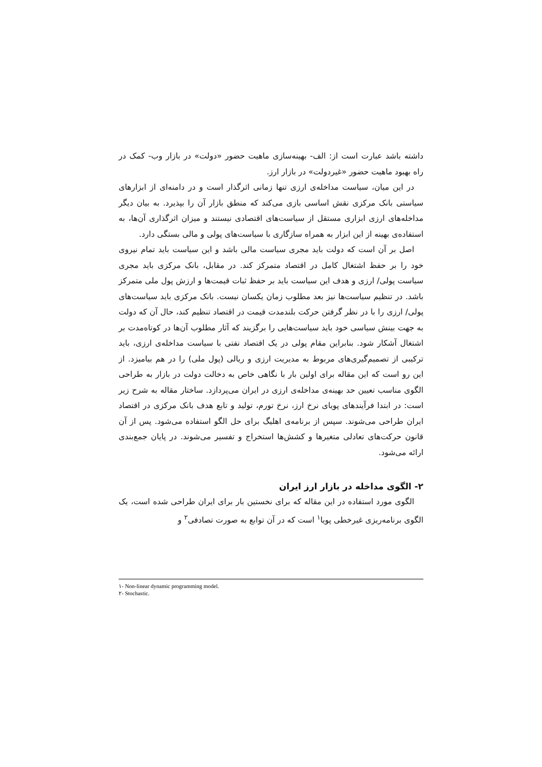داشته باشد عبارت است از: الف- بهینه‌سازی ماهیت حضور «دولت» در بازار وب- کمک در راه بهبود ماهیت حضور «غیردولت» در بازار ارز.
در این میان، سیاست مداخله‌ی ارزی تنها زمانی اثرگذار است و در دامنه‌ای از ابزارهای سیاستی بانک مرکزی نقش اساسی بازی می‌کند که منطق بازار آن را بپذیرد. به بیان دیگر مداخله‌های ارزی ابزاری مستقل از سیاست‌های اقتصادی نیستند و میزان اثرگذاری آن‌ها، به استفاده‌ی بهینه از این ابزار به همراه سازگاری با سیاست‌های پولی و مالی بستگی دارد.
اصل بر آن است که دولت باید مجری سیاست مالی باشد و این سیاست باید تمام نیروی خود را بر حفظ اشتغال کامل در اقتصاد متمرکز کند. در مقابل، بانک مرکزی باید مجری سیاست پولی/ ارزی و هدف این سیاست باید بر حفظ ثبات قیمت‌ها و ارزش پول ملی متمرکز باشد. در تنظیم سیاست‌ها نیز بعد مطلوب زمان یکسان نیست. بانک مرکزی باید سیاست‌های پولی/ ارزی را با در نظر گرفتن حرکت بلندمدت قیمت در اقتصاد تنظیم کند، حال آن که دولت به جهت بینش سیاسی خود باید سیاست‌هایی را برگزیند که آثار مطلوب آن‌ها در کوتاه‌مدت بر اشتغال آشکار شود. بنابراین مقام پولی در یک اقتصاد نفتی با سیاست مداخله‌ی ارزی، باید ترکیبی از تصمیم‌گیری‌های مربوط به مدیریت ارزی و ریالی (پول ملی) را در هم بیامیزد. از این رو است که این مقاله برای اولین بار با نگاهی خاص به دخالت دولت در بازار به طراحی الگوی مناسب تعیین حد بهینه‌ی مداخله‌ی ارزی در ایران می‌پردازد. ساختار مقاله به شرح زیر است: در ابتدا فرآیندهای پویای نرخ ارز، نرخ تورم، تولید و تابع هدف بانک مرکزی در اقتصاد ایران طراحی می‌شوند. سپس از برنامه‌ی اهلیگ برای حل الگو استفاده می‌شود. پس از آن قانون حرکت‌های تعادلی متغیرها و کشش‌ها استخراج و تفسیر می‌شوند. در پایان جمع‌بندی ارائه می‌شود.
۲- الگوی مداخله در بازار ارز ایران
الگوی مورد استفاده در این مقاله که برای نخستین بار برای ایران طراحی شده است، یک الگوی برنامه‌ریزی غیرخطی پویا<sup>۱</sup> است که در آن توابع به صورت تصادفی<sup>۲</sup> و
۱- Non-linear dynamic programming model.
۲- Stochastic.